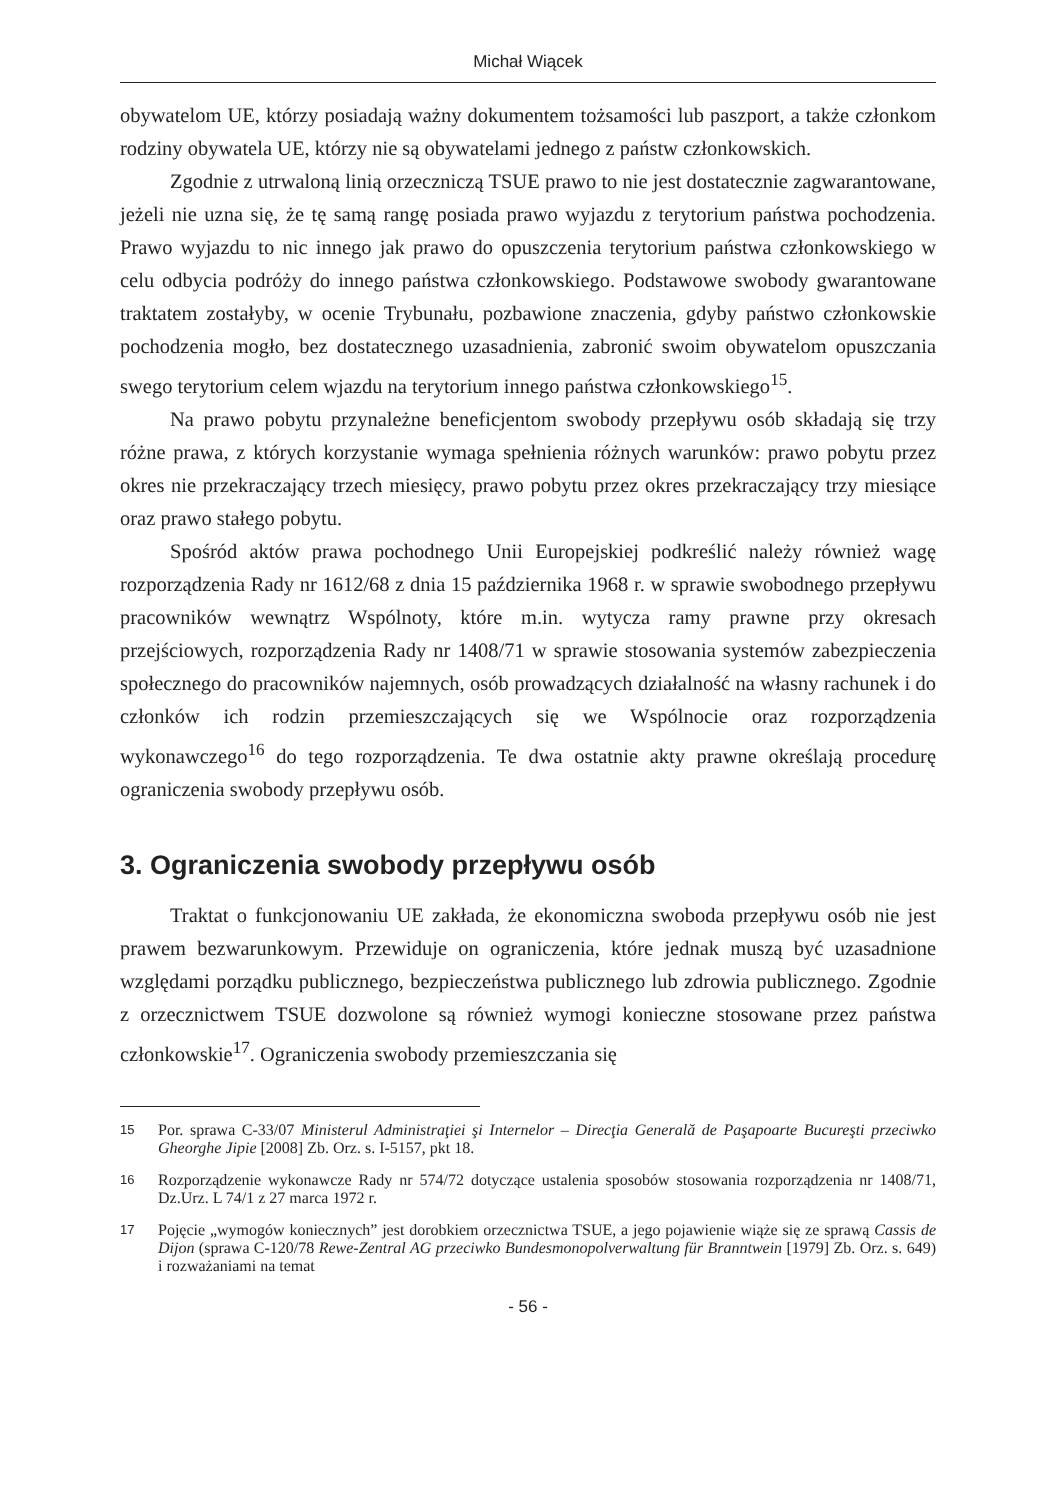Michał Wiącek
obywatelom UE, którzy posiadają ważny dokumentem tożsamości lub paszport, a także członkom rodziny obywatela UE, którzy nie są obywatelami jednego z państw członkowskich.
Zgodnie z utrwaloną linią orzeczniczą TSUE prawo to nie jest dostatecznie zagwarantowane, jeżeli nie uzna się, że tę samą rangę posiada prawo wyjazdu z terytorium państwa pochodzenia. Prawo wyjazdu to nic innego jak prawo do opuszczenia terytorium państwa członkowskiego w celu odbycia podróży do innego państwa członkowskiego. Podstawowe swobody gwarantowane traktatem zostałyby, w ocenie Trybunału, pozbawione znaczenia, gdyby państwo członkowskie pochodzenia mogło, bez dostatecznego uzasadnienia, zabronić swoim obywatelom opuszczania swego terytorium celem wjazdu na terytorium innego państwa członkowskiego<sup>15</sup>.
Na prawo pobytu przynależne beneficjentom swobody przepływu osób składają się trzy różne prawa, z których korzystanie wymaga spełnienia różnych warunków: prawo pobytu przez okres nie przekraczający trzech miesięcy, prawo pobytu przez okres przekraczający trzy miesiące oraz prawo stałego pobytu.
Spośród aktów prawa pochodnego Unii Europejskiej podkreślić należy również wagę rozporządzenia Rady nr 1612/68 z dnia 15 października 1968 r. w sprawie swobodnego przepływu pracowników wewnątrz Wspólnoty, które m.in. wytycza ramy prawne przy okresach przejściowych, rozporządzenia Rady nr 1408/71 w sprawie stosowania systemów zabezpieczenia społecznego do pracowników najemnych, osób prowadzących działalność na własny rachunek i do członków ich rodzin przemieszczających się we Wspólnocie oraz rozporządzenia wykonawczego<sup>16</sup> do tego rozporządzenia. Te dwa ostatnie akty prawne określają procedurę ograniczenia swobody przepływu osób.
3. Ograniczenia swobody przepływu osób
Traktat o funkcjonowaniu UE zakłada, że ekonomiczna swoboda przepływu osób nie jest prawem bezwarunkowym. Przewiduje on ograniczenia, które jednak muszą być uzasadnione względami porządku publicznego, bezpieczeństwa publicznego lub zdrowia publicznego. Zgodnie z orzecznictwem TSUE dozwolone są również wymogi konieczne stosowane przez państwa członkowskie<sup>17</sup>. Ograniczenia swobody przemieszczania się
15 Por. sprawa C-33/07 Ministerul Administraţiei şi Internelor – Direcţia Generală de Paşapoarte Bucureşti przeciwko Gheorghe Jipie [2008] Zb. Orz. s. I-5157, pkt 18.
16 Rozporządzenie wykonawcze Rady nr 574/72 dotyczące ustalenia sposobów stosowania rozporządzenia nr 1408/71, Dz.Urz. L 74/1 z 27 marca 1972 r.
17 Pojęcie „wymogów koniecznych” jest dorobkiem orzecznictwa TSUE, a jego pojawienie wiąże się ze sprawą Cassis de Dijon (sprawa C-120/78 Rewe-Zentral AG przeciwko Bundesmonopolverwaltung für Branntwein [1979] Zb. Orz. s. 649) i rozważaniami na temat
- 56 -